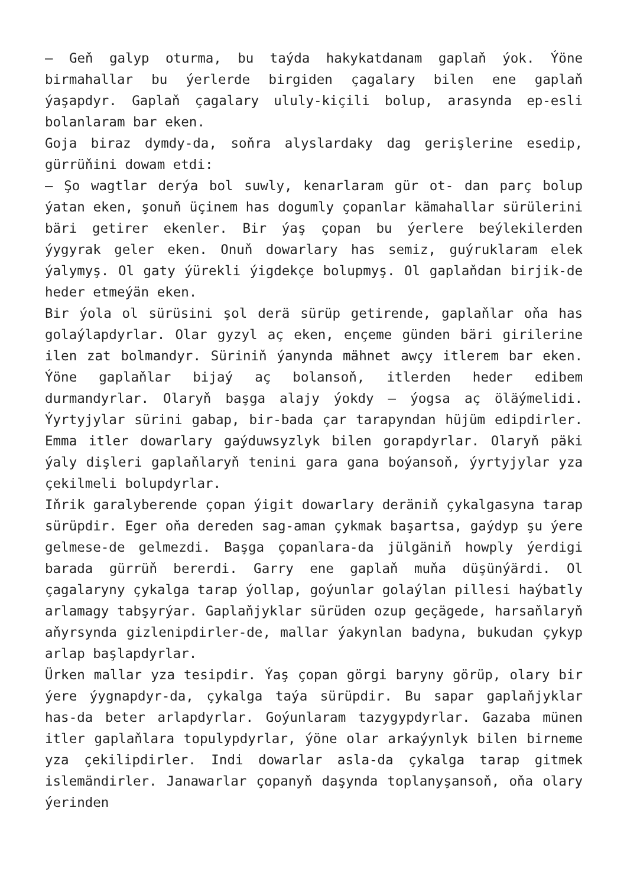– Geň galyp oturma, bu taýda hakykatdanam gaplaň ýok. Ýöne birmahallar bu ýerlerde birgiden çagalary bilen ene gaplaň ýaşapdyr. Gaplaň çagalary ululy-kiçili bolup, arasynda ep-esli bolanlaram bar eken.
Goja biraz dymdy-da, soňra alyslardaky dag gerişlerine esedip, gürrüňini dowam etdi:
– Şo wagtlar derýa bol suwly, kenarlaram gür ot- dan parç bolup ýatan eken, şonuň üçinem has dogumly çopanlar kämahallar sürülerini bäri getirer ekenler. Bir ýaş çopan bu ýerlere beýlekilerden ýygyrak geler eken. Onuň dowarlary has semiz, guýruklaram elek ýalymyş. Ol gaty ýürekli ýigdekçe bolupmyş. Ol gaplaňdan birjik-de heder etmeýän eken.
Bir ýola ol sürüsini şol derä sürüp getirende, gaplaňlar oňa has golaýlapdyrlar. Olar gyzyl aç eken, ençeme günden bäri girilerine ilen zat bolmandyr. Süriniň ýanynda mähnet awçy itlerem bar eken. Ýöne gaplaňlar bijaý aç bolansoň, itlerden heder edibem durmandyrlar. Olaryň başga alajy ýokdy – ýogsa aç öläýmelidi. Ýyrtyjylar sürini gabap, bir-bada çar tarapyndan hüjüm edipdirler. Emma itler dowarlary gaýduwsyzlyk bilen gorapdyrlar. Olaryň päki ýaly dişleri gaplaňlaryň tenini gara gana boýansoň, ýyrtyjylar yza çekilmeli bolupdyrlar.
Iňrik garalyberende çopan ýigit dowarlary deräniň çykalgasyna tarap sürüpdir. Eger oňa dereden sag-aman çykmak başartsa, gaýdyp şu ýere gelmese-de gelmezdi. Başga çopanlara-da jülgäniň howply ýerdigi barada gürrüň bererdi. Garry ene gaplaň muňa düşünýärdi. Ol çagalaryny çykalga tarap ýollap, goýunlar golaýlan pillesi haýbatly arlamagy tabşyrýar. Gaplaňjyklar sürüden ozup geçägede, harsaňlaryň aňyrsynda gizlenipdirler-de, mallar ýakynlan badyna, bukudan çykyp arlap başlapdyrlar.
Ürken mallar yza tesipdir. Ýaş çopan görgi baryny görüp, olary bir ýere ýygnapdyr-da, çykalga taýa sürüpdir. Bu sapar gaplaňjyklar has-da beter arlapdyrlar. Goýunlaram tazygypdyrlar. Gazaba münen itler gaplaňlara topulypdyrlar, ýöne olar arkaýynlyk bilen birneme yza çekilipdirler. Indi dowarlar asla-da çykalga tarap gitmek islemändirler. Janawarlar çopanyň daşynda toplanyşansoň, oňa olary ýerinden